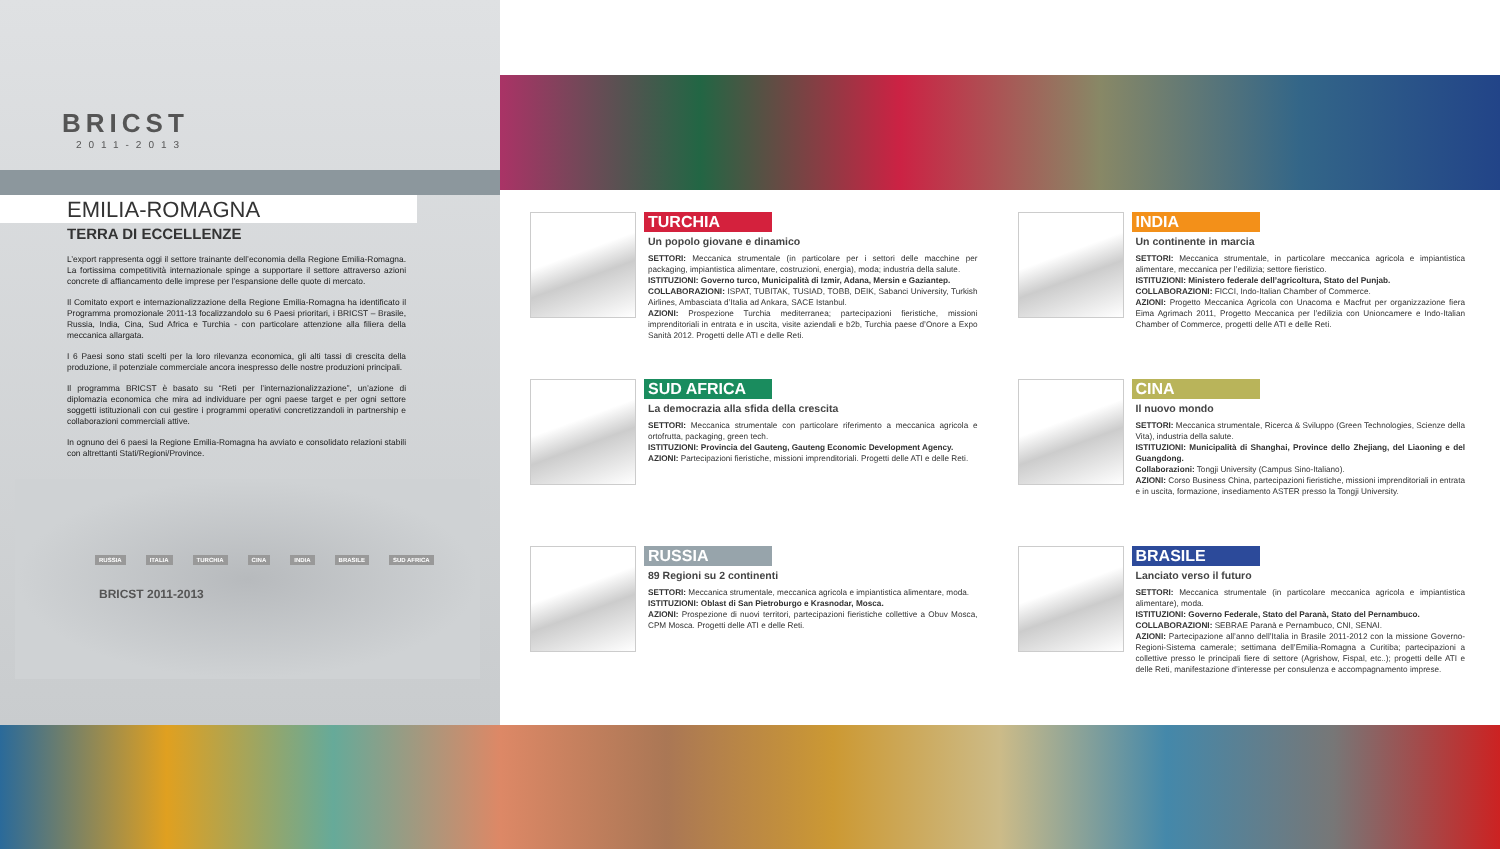BRICST
2011-2013
EMILIA-ROMAGNA
TERRA DI ECCELLENZE
L’export rappresenta oggi il settore trainante dell’economia della Regione Emilia-Romagna. La fortissima competitività internazionale spinge a supportare il settore attraverso azioni concrete di affiancamento delle imprese per l’espansione delle quote di mercato.
Il Comitato export e internazionalizzazione della Regione Emilia-Romagna ha identificato il Programma promozionale 2011-13 focalizzandolo su 6 Paesi prioritari, i BRICST – Brasile, Russia, India, Cina, Sud Africa e Turchia - con particolare attenzione alla filiera della meccanica allargata.
I 6 Paesi sono stati scelti per la loro rilevanza economica, gli alti tassi di crescita della produzione, il potenziale commerciale ancora inespresso delle nostre produzioni principali.
Il programma BRICST è basato su “Reti per l’internazionalizzazione”, un’azione di diplomazia economica che mira ad individuare per ogni paese target e per ogni settore soggetti istituzionali con cui gestire i programmi operativi concretizzandoli in partnership e collaborazioni commerciali attive.
In ognuno dei 6 paesi la Regione Emilia-Romagna ha avviato e consolidato relazioni stabili con altrettanti Stati/Regioni/Province.
RUSSIA ITALIA TURCHIA CINA INDIA BRASILE SUD AFRICA BRICST 2011-2013
TURCHIA
Un popolo giovane e dinamico
SETTORI: Meccanica strumentale (in particolare per i settori delle macchine per packaging, impiantistica alimentare, costruzioni, energia), moda; industria della salute.
ISTITUZIONI: Governo turco, Municipalità di Izmir, Adana, Mersin e Gaziantep.
COLLABORAZIONI: ISPAT, TUBITAK, TUSIAD, TOBB, DEIK, Sabanci University, Turkish Airlines, Ambasciata d’Italia ad Ankara, SACE Istanbul.
AZIONI: Prospezione Turchia mediterranea; partecipazioni fieristiche, missioni imprenditoriali in entrata e in uscita, visite aziendali e b2b, Turchia paese d’Onore a Expo Sanità 2012. Progetti delle ATI e delle Reti.
INDIA
Un continente in marcia
SETTORI: Meccanica strumentale, in particolare meccanica agricola e impiantistica alimentare, meccanica per l’edilizia; settore fieristico.
ISTITUZIONI: Ministero federale dell’agricoltura, Stato del Punjab.
COLLABORAZIONI: FICCI, Indo-Italian Chamber of Commerce.
AZIONI: Progetto Meccanica Agricola con Unacoma e Macfrut per organizzazione fiera Eima Agrimach 2011, Progetto Meccanica per l’edilizia con Unioncamere e Indo-Italian Chamber of Commerce, progetti delle ATI e delle Reti.
SUD AFRICA
La democrazia alla sfida della crescita
SETTORI: Meccanica strumentale con particolare riferimento a meccanica agricola e ortofrutta, packaging, green tech.
ISTITUZIONI: Provincia del Gauteng, Gauteng Economic Development Agency.
AZIONI: Partecipazioni fieristiche, missioni imprenditoriali. Progetti delle ATI e delle Reti.
CINA
Il nuovo mondo
SETTORI: Meccanica strumentale, Ricerca & Sviluppo (Green Technologies, Scienze della Vita), industria della salute.
ISTITUZIONI: Municipalità di Shanghai, Province dello Zhejiang, del Liaoning e del Guangdong.
Collaborazioni: Tongji University (Campus Sino-Italiano).
AZIONI: Corso Business China, partecipazioni fieristiche, missioni imprenditoriali in entrata e in uscita, formazione, insediamento ASTER presso la Tongji University.
RUSSIA
89 Regioni su 2 continenti
SETTORI: Meccanica strumentale, meccanica agricola e impiantistica alimentare, moda.
ISTITUZIONI: Oblast di San Pietroburgo e Krasnodar, Mosca.
AZIONI: Prospezione di nuovi territori, partecipazioni fieristiche collettive a Obuv Mosca, CPM Mosca. Progetti delle ATI e delle Reti.
BRASILE
Lanciato verso il futuro
SETTORI: Meccanica strumentale (in particolare meccanica agricola e impiantistica alimentare), moda.
ISTITUZIONI: Governo Federale, Stato del Paranà, Stato del Pernambuco.
COLLABORAZIONI: SEBRAE Paranà e Pernambuco, CNI, SENAI.
AZIONI: Partecipazione all’anno dell’Italia in Brasile 2011-2012 con la missione Governo-Regioni-Sistema camerale; settimana dell’Emilia-Romagna a Curitiba; partecipazioni a collettive presso le principali fiere di settore (Agrishow, Fispal, etc..); progetti delle ATI e delle Reti, manifestazione d’interesse per consulenza e accompagnamento imprese.